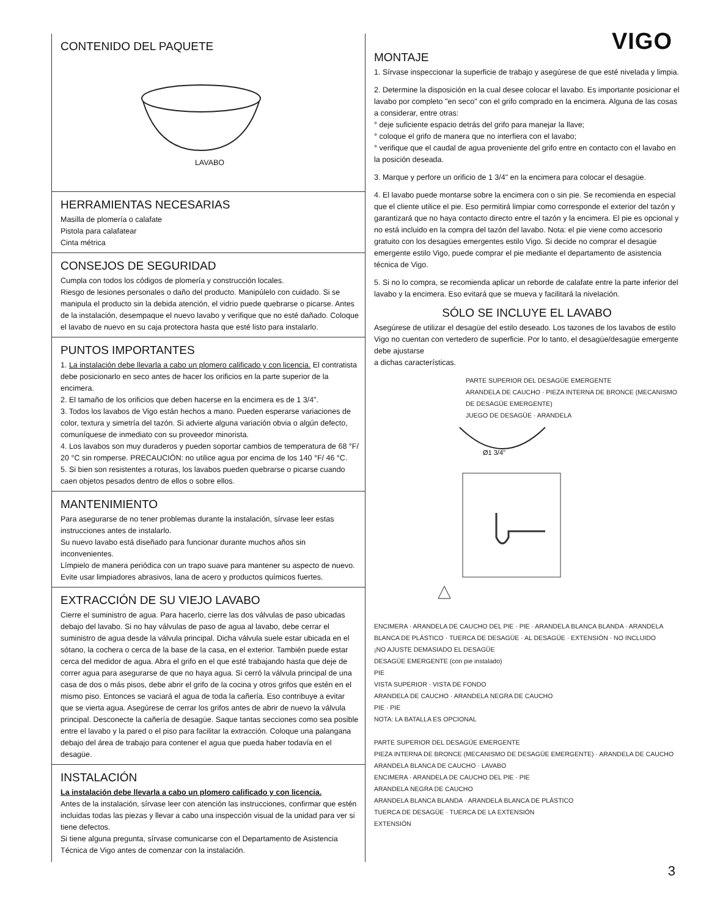CONTENIDO DEL PAQUETE
LAVABO
HERRAMIENTAS NECESARIAS
Masilla de plomería o calafate
Pistola para calafatear
Cinta métrica
CONSEJOS DE SEGURIDAD
Cumpla con todos los códigos de plomería y construcción locales.
Riesgo de lesiones personales o daño del producto. Manipúlelo con cuidado. Si se manipula el producto sin la debida atención, el vidrio puede quebrarse o picarse. Antes de la instalación, desempaque el nuevo lavabo y verifique que no esté dañado. Coloque el lavabo de nuevo en su caja protectora hasta que esté listo para instalarlo.
PUNTOS IMPORTANTES
1. La instalación debe llevarla a cabo un plomero calificado y con licencia. El contratista debe posicionarlo en seco antes de hacer los orificios en la parte superior de la encimera.
2. El tamaño de los orificios que deben hacerse en la encimera es de 1 3/4".
3. Todos los lavabos de Vigo están hechos a mano. Pueden esperarse variaciones de color, textura y simetría del tazón. Si advierte alguna variación obvia o algún defecto, comuníquese de inmediato con su proveedor minorista.
4. Los lavabos son muy duraderos y pueden soportar cambios de temperatura de 68 °F/ 20 °C sin romperse. PRECAUCIÓN: no utilice agua por encima de los 140 °F/ 46 °C.
5. Si bien son resistentes a roturas, los lavabos pueden quebrarse o picarse cuando caen objetos pesados dentro de ellos o sobre ellos.
MANTENIMIENTO
Para asegurarse de no tener problemas durante la instalación, sírvase leer estas instrucciones antes de instalarlo.
Su nuevo lavabo está diseñado para funcionar durante muchos años sin inconvenientes.
Límpielo de manera periódica con un trapo suave para mantener su aspecto de nuevo. Evite usar limpiadores abrasivos, lana de acero y productos químicos fuertes.
EXTRACCIÓN DE SU VIEJO LAVABO
Cierre el suministro de agua. Para hacerlo, cierre las dos válvulas de paso ubicadas debajo del lavabo. Si no hay válvulas de paso de agua al lavabo, debe cerrar el suministro de agua desde la válvula principal. Dicha válvula suele estar ubicada en el sótano, la cochera o cerca de la base de la casa, en el exterior. También puede estar cerca del medidor de agua. Abra el grifo en el que esté trabajando hasta que deje de correr agua para asegurarse de que no haya agua. Si cerró la válvula principal de una casa de dos o más pisos, debe abrir el grifo de la cocina y otros grifos que estén en el mismo piso. Entonces se vaciará el agua de toda la cañería. Eso contribuye a evitar que se vierta agua. Asegúrese de cerrar los grifos antes de abrir de nuevo la válvula principal. Desconecte la cañería de desagüe. Saque tantas secciones como sea posible entre el lavabo y la pared o el piso para facilitar la extracción. Coloque una palangana debajo del área de trabajo para contener el agua que pueda haber todavía en el desagüe.
INSTALACIÓN
La instalación debe llevarla a cabo un plomero calificado y con licencia.
Antes de la instalación, sírvase leer con atención las instrucciones, confirmar que estén incluidas todas las piezas y llevar a cabo una inspección visual de la unidad para ver si tiene defectos.
Si tiene alguna pregunta, sírvase comunicarse con el Departamento de Asistencia Técnica de Vigo antes de comenzar con la instalación.
VIGO
MONTAJE
1. Sírvase inspeccionar la superficie de trabajo y asegúrese de que esté nivelada y limpia.
2. Determine la disposición en la cual desee colocar el lavabo. Es importante posicionar el lavabo por completo "en seco" con el grifo comprado en la encimera. Alguna de las cosas a considerar, entre otras:
° deje suficiente espacio detrás del grifo para manejar la llave;
° coloque el grifo de manera que no interfiera con el lavabo;
° verifique que el caudal de agua proveniente del grifo entre en contacto con el lavabo en la posición deseada.
3. Marque y perfore un orificio de 1 3/4" en la encimera para colocar el desagüe.
4. El lavabo puede montarse sobre la encimera con o sin pie. Se recomienda en especial que el cliente utilice el pie. Eso permitirá limpiar como corresponde el exterior del tazón y garantizará que no haya contacto directo entre el tazón y la encimera. El pie es opcional y no está incluido en la compra del tazón del lavabo. Nota: el pie viene como accesorio gratuito con los desagües emergentes estilo Vigo. Si decide no comprar el desagüe emergente estilo Vigo, puede comprar el pie mediante el departamento de asistencia técnica de Vigo.
5. Si no lo compra, se recomienda aplicar un reborde de calafate entre la parte inferior del lavabo y la encimera. Eso evitará que se mueva y facilitará la nivelación.
SÓLO SE INCLUYE EL LAVABO
Asegúrese de utilizar el desagüe del estilo deseado. Los tazones de los lavabos de estilo Vigo no cuentan con vertedero de superficie. Por lo tanto, el desagüe/desagüe emergente debe ajustarse
a dichas características.
PARTE SUPERIOR DEL DESAGÜE EMERGENTE
ARANDELA DE CAUCHO · PIEZA INTERNA DE BRONCE (MECANISMO DE DESAGÜE EMERGENTE)
JUEGO DE DESAGÜE · ARANDELA
Ø1 3/4"
ENCIMERA · ARANDELA DE CAUCHO DEL PIE · PIE · ARANDELA BLANCA BLANDA · ARANDELA BLANCA DE PLÁSTICO · TUERCA DE DESAGÜE · AL DESAGÜE · EXTENSIÓN · NO INCLUIDO
¡NO AJUSTE DEMASIADO EL DESAGÜE
DESAGÜE EMERGENTE (con pie instalado)
PIE
VISTA SUPERIOR · VISTA DE FONDO
ARANDELA DE CAUCHO · ARANDELA NEGRA DE CAUCHO
PIE · PIE
NOTA: LA BATALLA ES OPCIONAL
PARTE SUPERIOR DEL DESAGÜE EMERGENTE
PIEZA INTERNA DE BRONCE (MECANISMO DE DESAGÜE EMERGENTE) · ARANDELA DE CAUCHO
ARANDELA BLANCA DE CAUCHO · LAVABO
ENCIMERA · ARANDELA DE CAUCHO DEL PIE · PIE
ARANDELA NEGRA DE CAUCHO
ARANDELA BLANCA BLANDA · ARANDELA BLANCA DE PLÁSTICO
TUERCA DE DESAGÜE · TUERCA DE LA EXTENSIÓN
EXTENSIÓN
3